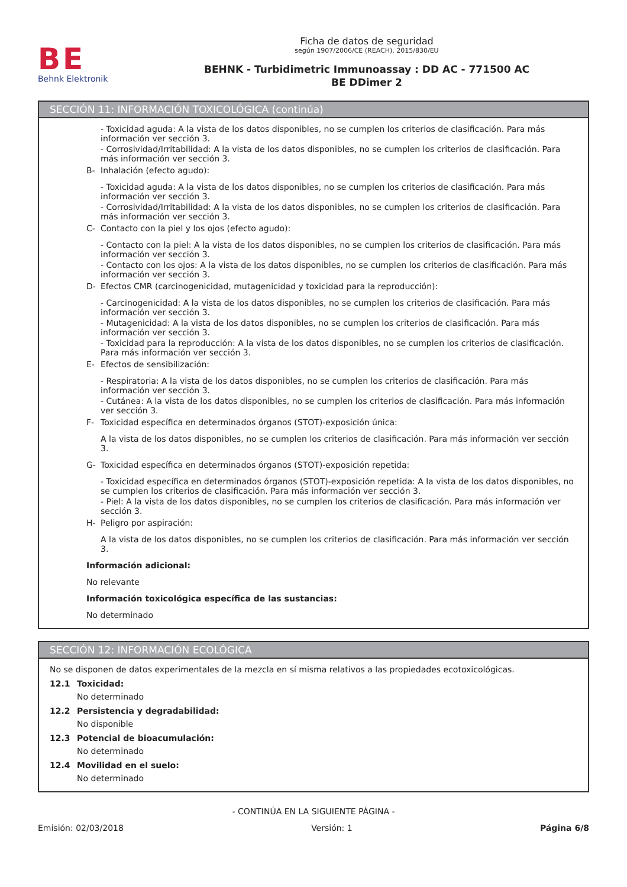BE
Behnk Elektronik
Ficha de datos de seguridad
según 1907/2006/CE (REACH), 2015/830/EU
BEHNK - Turbidimetric Immunoassay : DD AC - 771500 AC
BE DDimer 2
SECCIÓN 11: INFORMACIÓN TOXICOLÓGICA (continúa)
- Toxicidad aguda: A la vista de los datos disponibles, no se cumplen los criterios de clasificación. Para más información ver sección 3.
- Corrosividad/Irritabilidad: A la vista de los datos disponibles, no se cumplen los criterios de clasificación. Para más información ver sección 3.
B- Inhalación (efecto agudo):
- Toxicidad aguda: A la vista de los datos disponibles, no se cumplen los criterios de clasificación. Para más información ver sección 3.
- Corrosividad/Irritabilidad: A la vista de los datos disponibles, no se cumplen los criterios de clasificación. Para más información ver sección 3.
C- Contacto con la piel y los ojos (efecto agudo):
- Contacto con la piel: A la vista de los datos disponibles, no se cumplen los criterios de clasificación. Para más información ver sección 3.
- Contacto con los ojos: A la vista de los datos disponibles, no se cumplen los criterios de clasificación. Para más información ver sección 3.
D- Efectos CMR (carcinogenicidad, mutagenicidad y toxicidad para la reproducción):
- Carcinogenicidad: A la vista de los datos disponibles, no se cumplen los criterios de clasificación. Para más información ver sección 3.
- Mutagenicidad: A la vista de los datos disponibles, no se cumplen los criterios de clasificación. Para más información ver sección 3.
- Toxicidad para la reproducción: A la vista de los datos disponibles, no se cumplen los criterios de clasificación. Para más información ver sección 3.
E- Efectos de sensibilización:
- Respiratoria: A la vista de los datos disponibles, no se cumplen los criterios de clasificación. Para más información ver sección 3.
- Cutánea: A la vista de los datos disponibles, no se cumplen los criterios de clasificación. Para más información ver sección 3.
F- Toxicidad específica en determinados órganos (STOT)-exposición única:
A la vista de los datos disponibles, no se cumplen los criterios de clasificación. Para más información ver sección 3.
G- Toxicidad específica en determinados órganos (STOT)-exposición repetida:
- Toxicidad específica en determinados órganos (STOT)-exposición repetida: A la vista de los datos disponibles, no se cumplen los criterios de clasificación. Para más información ver sección 3.
- Piel: A la vista de los datos disponibles, no se cumplen los criterios de clasificación. Para más información ver sección 3.
H- Peligro por aspiración:
A la vista de los datos disponibles, no se cumplen los criterios de clasificación. Para más información ver sección 3.
Información adicional:
No relevante
Información toxicológica específica de las sustancias:
No determinado
SECCIÓN 12: INFORMACIÓN ECOLÓGICA
No se disponen de datos experimentales de la mezcla en sí misma relativos a las propiedades ecotoxicológicas.
12.1 Toxicidad:
No determinado
12.2 Persistencia y degradabilidad:
No disponible
12.3 Potencial de bioacumulación:
No determinado
12.4 Movilidad en el suelo:
No determinado
- CONTINÚA EN LA SIGUIENTE PÁGINA -
Emisión: 02/03/2018 Versión: 1 Página 6/8